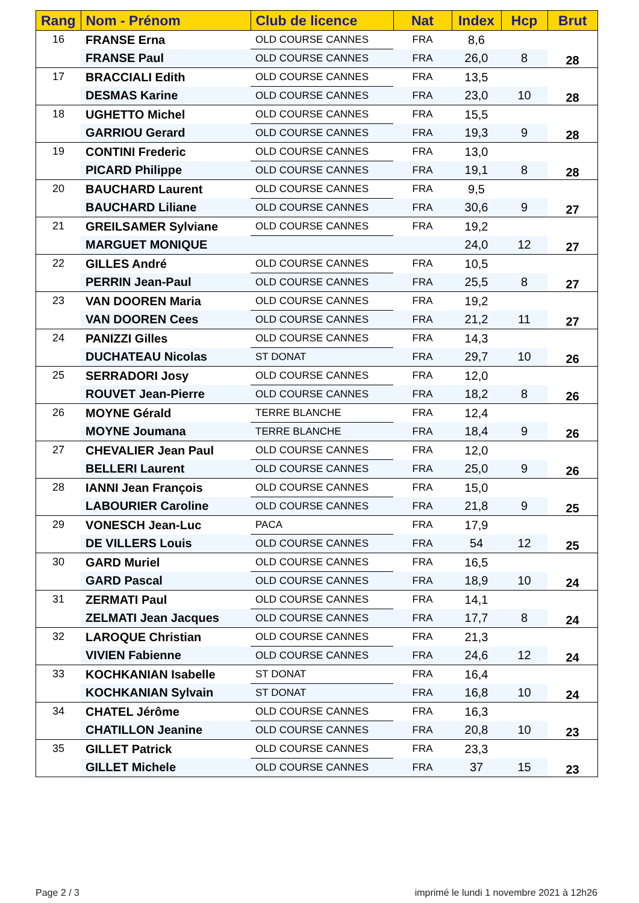| Rang | Nom - Prénom | Club de licence | Nat | Index | Hcp | Brut |
| --- | --- | --- | --- | --- | --- | --- |
| 16 | FRANSE Erna | OLD COURSE CANNES | FRA | 8,6 | | 28 |
| | FRANSE Paul | OLD COURSE CANNES | FRA | 26,0 | 8 | |
| 17 | BRACCIALI Edith | OLD COURSE CANNES | FRA | 13,5 | | 28 |
| | DESMAS Karine | OLD COURSE CANNES | FRA | 23,0 | 10 | |
| 18 | UGHETTO Michel | OLD COURSE CANNES | FRA | 15,5 | | 28 |
| | GARRIOU Gerard | OLD COURSE CANNES | FRA | 19,3 | 9 | |
| 19 | CONTINI Frederic | OLD COURSE CANNES | FRA | 13,0 | | 28 |
| | PICARD Philippe | OLD COURSE CANNES | FRA | 19,1 | 8 | |
| 20 | BAUCHARD Laurent | OLD COURSE CANNES | FRA | 9,5 | | 27 |
| | BAUCHARD Liliane | OLD COURSE CANNES | FRA | 30,6 | 9 | |
| 21 | GREILSAMER Sylviane | OLD COURSE CANNES | FRA | 19,2 | | 27 |
| | MARGUET MONIQUE | | | 24,0 | 12 | |
| 22 | GILLES André | OLD COURSE CANNES | FRA | 10,5 | | 27 |
| | PERRIN Jean-Paul | OLD COURSE CANNES | FRA | 25,5 | 8 | |
| 23 | VAN DOOREN Maria | OLD COURSE CANNES | FRA | 19,2 | | 27 |
| | VAN DOOREN Cees | OLD COURSE CANNES | FRA | 21,2 | 11 | |
| 24 | PANIZZI Gilles | OLD COURSE CANNES | FRA | 14,3 | | 26 |
| | DUCHATEAU Nicolas | ST DONAT | FRA | 29,7 | 10 | |
| 25 | SERRADORI Josy | OLD COURSE CANNES | FRA | 12,0 | | 26 |
| | ROUVET Jean-Pierre | OLD COURSE CANNES | FRA | 18,2 | 8 | |
| 26 | MOYNE Gérald | TERRE BLANCHE | FRA | 12,4 | | 26 |
| | MOYNE Joumana | TERRE BLANCHE | FRA | 18,4 | 9 | |
| 27 | CHEVALIER Jean Paul | OLD COURSE CANNES | FRA | 12,0 | | 26 |
| | BELLERI Laurent | OLD COURSE CANNES | FRA | 25,0 | 9 | |
| 28 | IANNI Jean François | OLD COURSE CANNES | FRA | 15,0 | | 25 |
| | LABOURIER Caroline | OLD COURSE CANNES | FRA | 21,8 | 9 | |
| 29 | VONESCH Jean-Luc | PACA | FRA | 17,9 | | 25 |
| | DE VILLERS Louis | OLD COURSE CANNES | FRA | 54 | 12 | |
| 30 | GARD Muriel | OLD COURSE CANNES | FRA | 16,5 | | 24 |
| | GARD Pascal | OLD COURSE CANNES | FRA | 18,9 | 10 | |
| 31 | ZERMATI Paul | OLD COURSE CANNES | FRA | 14,1 | | 24 |
| | ZELMATI Jean Jacques | OLD COURSE CANNES | FRA | 17,7 | 8 | |
| 32 | LAROQUE Christian | OLD COURSE CANNES | FRA | 21,3 | | 24 |
| | VIVIEN Fabienne | OLD COURSE CANNES | FRA | 24,6 | 12 | |
| 33 | KOCHKANIAN Isabelle | ST DONAT | FRA | 16,4 | | 24 |
| | KOCHKANIAN Sylvain | ST DONAT | FRA | 16,8 | 10 | |
| 34 | CHATEL Jérôme | OLD COURSE CANNES | FRA | 16,3 | | 23 |
| | CHATILLON Jeanine | OLD COURSE CANNES | FRA | 20,8 | 10 | |
| 35 | GILLET Patrick | OLD COURSE CANNES | FRA | 23,3 | | 23 |
| | GILLET Michele | OLD COURSE CANNES | FRA | 37 | 15 | |
Page 2 / 3
imprimé le lundi 1 novembre 2021 à 12h26